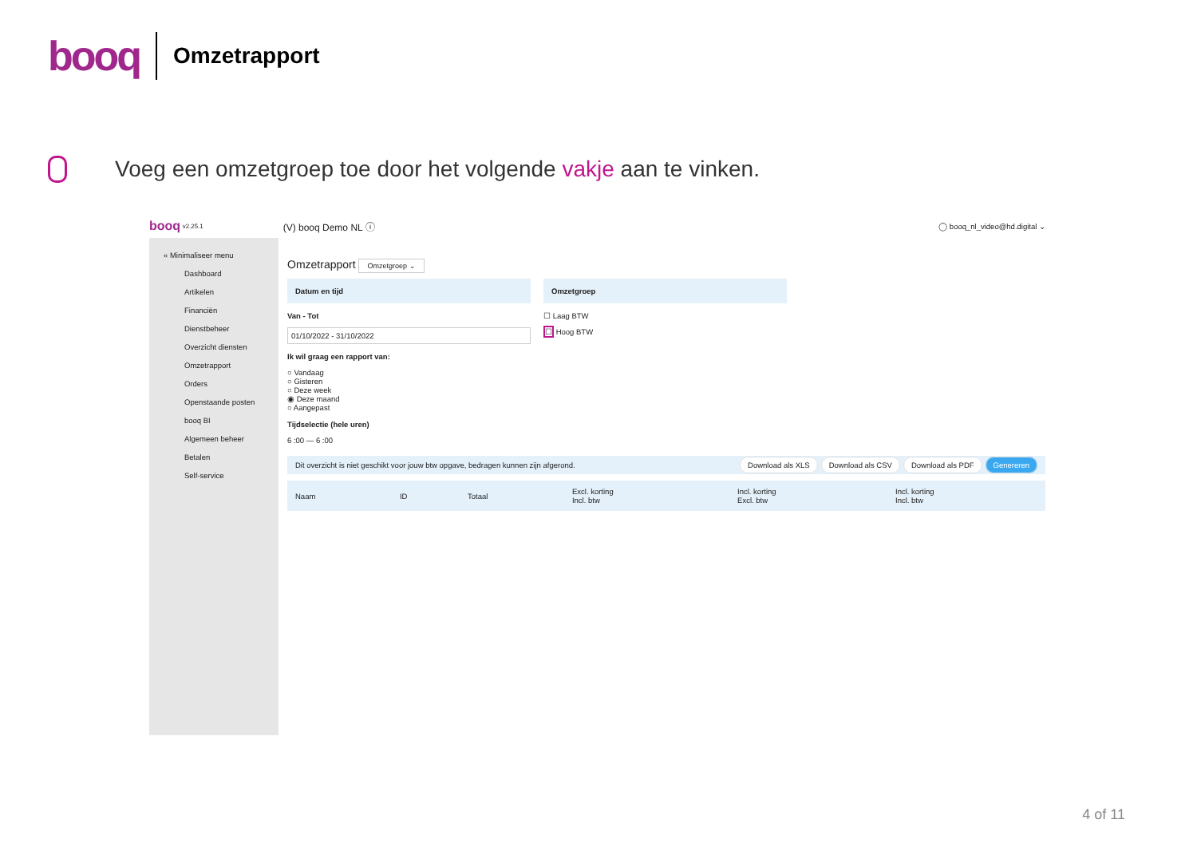booq
Omzetrapport
Voeg een omzetgroep toe door het volgende vakje aan te vinken.
booq v2.25.1 (V) booq Demo NL ⓘ ◯ booq_nl_video@hd.digital ⌄
« Minimaliseer menu
Dashboard
Artikelen
Financiën
Dienstbeheer
Overzicht diensten
Omzetrapport
Orders
Openstaande posten
booq BI
Algemeen beheer
Betalen
Self-service
Omzetrapport Omzetgroep ⌄
Datum en tijd
Van - Tot
01/10/2022 - 31/10/2022
Ik wil graag een rapport van:
○ Vandaag
○ Gisteren
○ Deze week
◉ Deze maand
○ Aangepast
Tijdselectie (hele uren)
6 :00 — 6 :00
Omzetgroep
☐ Laag BTW
☐ Hoog BTW
Dit overzicht is niet geschikt voor jouw btw opgave, bedragen kunnen zijn afgerond. Download als XLS Download als CSV Download als PDF Genereren
| Naam | ID | Totaal | Excl. korting Incl. btw | Incl. korting Excl. btw | Incl. korting Incl. btw |
| --- | --- | --- | --- | --- | --- |
4 of 11